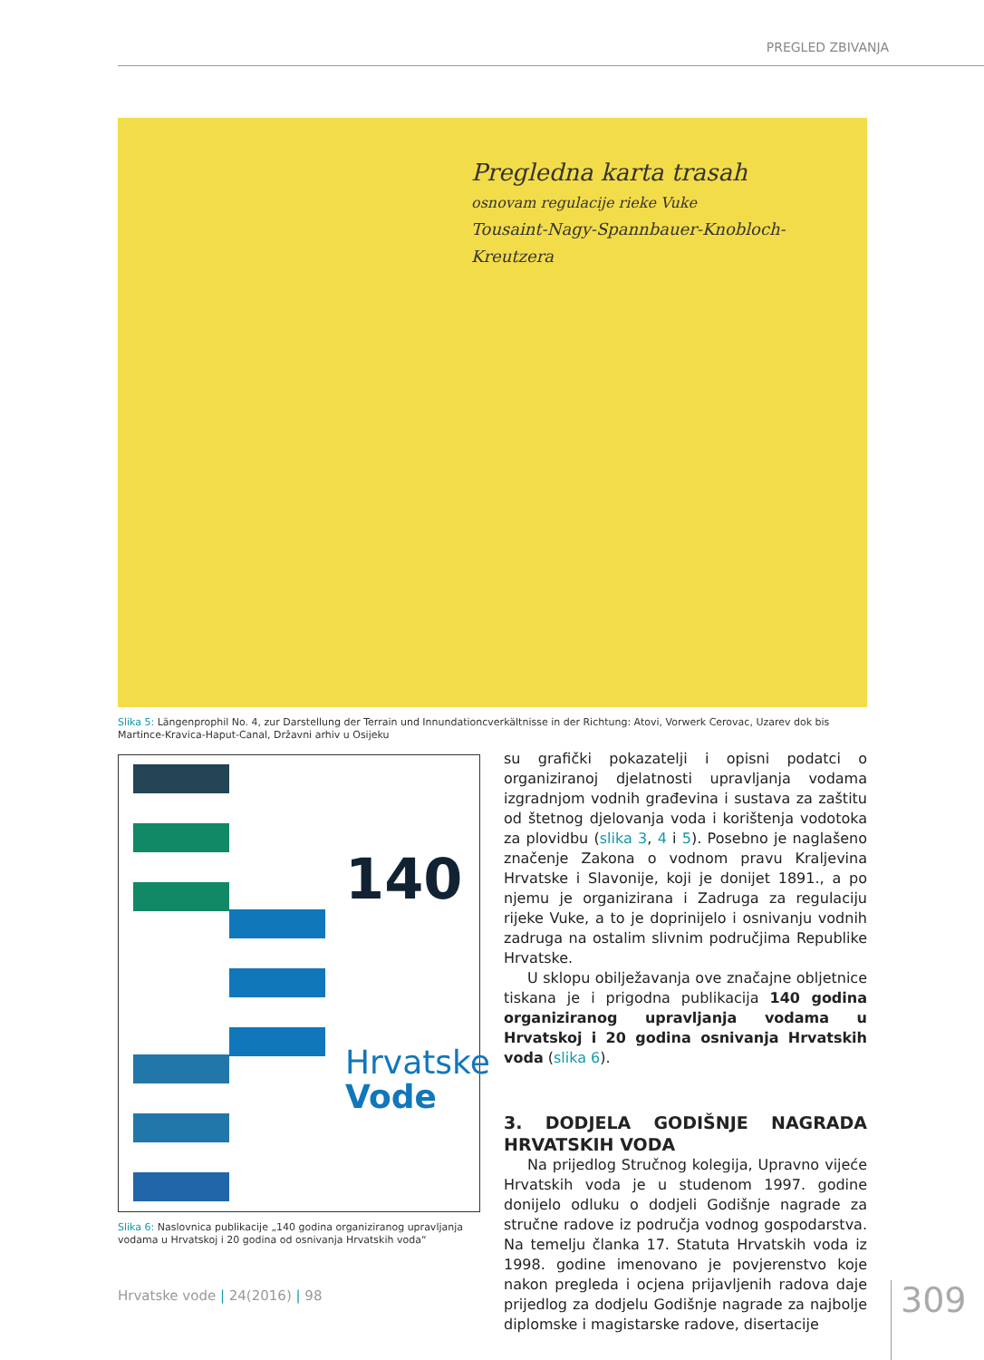PREGLED ZBIVANJA
Pregledna karta trasah
osnovam regulacije rieke Vuke
Tousaint-Nagy-Spannbauer-Knobloch-Kreutzera
Slika 5: Längenprophil No. 4, zur Darstellung der Terrain und Innundationcverkältnisse in der Richtung: Atovi, Vorwerk Cerovac, Uzarev dok bis Martince-Kravica-Haput-Canal, Državni arhiv u Osijeku
140
Hrvatske
Vode
Slika 6: Naslovnica publikacije „140 godina organiziranog upravljanja vodama u Hrvatskoj i 20 godina od osnivanja Hrvatskih voda“
su grafički pokazatelji i opisni podatci o organiziranoj djelatnosti upravljanja vodama izgradnjom vodnih građevina i sustava za zaštitu od štetnog djelovanja voda i korištenja vodotoka za plovidbu (slika 3, 4 i 5). Posebno je naglašeno značenje Zakona o vodnom pravu Kraljevina Hrvatske i Slavonije, koji je donijet 1891., a po njemu je organizirana i Zadruga za regulaciju rijeke Vuke, a to je doprinijelo i osnivanju vodnih zadruga na ostalim slivnim područjima Republike Hrvatske.
U sklopu obilježavanja ove značajne obljetnice tiskana je i prigodna publikacija 140 godina organiziranog upravljanja vodama u Hrvatskoj i 20 godina osnivanja Hrvatskih voda (slika 6).
3. DODJELA GODIŠNJE NAGRADA HRVATSKIH VODA
Na prijedlog Stručnog kolegija, Upravno vijeće Hrvatskih voda je u studenom 1997. godine donijelo odluku o dodjeli Godišnje nagrade za stručne radove iz područja vodnog gospodarstva. Na temelju članka 17. Statuta Hrvatskih voda iz 1998. godine imenovano je povjerenstvo koje nakon pregleda i ocjena prijavljenih radova daje prijedlog za dodjelu Godišnje nagrade za najbolje diplomske i magistarske radove, disertacije
Hrvatske vode | 24(2016) | 98 309